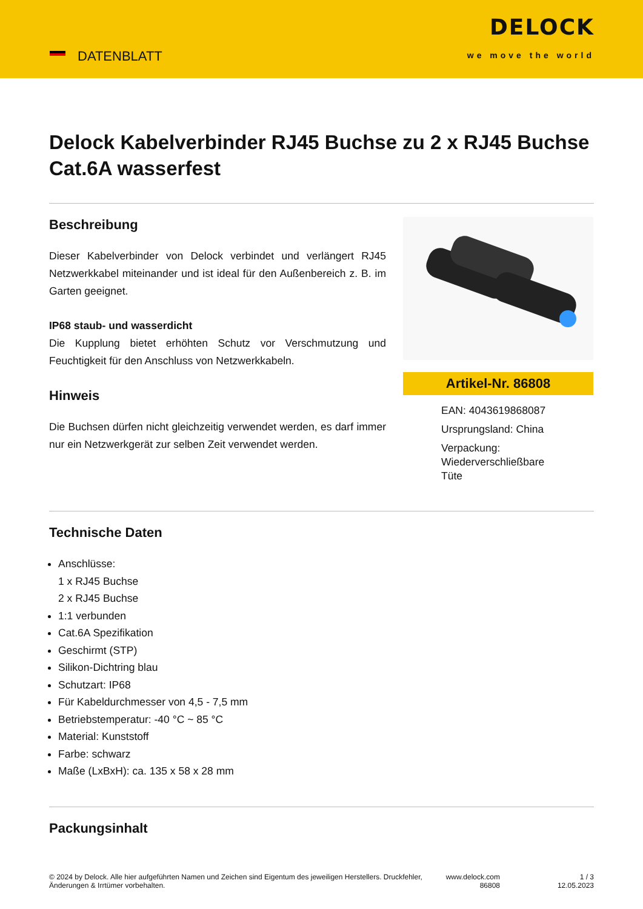DATENBLATT
DELOCK
we move the world
Delock Kabelverbinder RJ45 Buchse zu 2 x RJ45 Buchse Cat.6A wasserfest
Beschreibung
Dieser Kabelverbinder von Delock verbindet und verlängert RJ45 Netzwerkkabel miteinander und ist ideal für den Außenbereich z. B. im Garten geeignet.
IP68 staub- und wasserdicht
Die Kupplung bietet erhöhten Schutz vor Verschmutzung und Feuchtigkeit für den Anschluss von Netzwerkkabeln.
Hinweis
Die Buchsen dürfen nicht gleichzeitig verwendet werden, es darf immer nur ein Netzwerkgerät zur selben Zeit verwendet werden.
Artikel-Nr. 86808
EAN: 4043619868087
Ursprungsland: China
Verpackung:
Wiederverschließbare
Tüte
Technische Daten
Anschlüsse:
1 x RJ45 Buchse
2 x RJ45 Buchse
1:1 verbunden
Cat.6A Spezifikation
Geschirmt (STP)
Silikon-Dichtring blau
Schutzart: IP68
Für Kabeldurchmesser von 4,5 - 7,5 mm
Betriebstemperatur: -40 °C ~ 85 °C
Material: Kunststoff
Farbe: schwarz
Maße (LxBxH): ca. 135 x 58 x 28 mm
Packungsinhalt
© 2024 by Delock. Alle hier aufgeführten Namen und Zeichen sind Eigentum des jeweiligen Herstellers. Druckfehler, Änderungen & Irrtümer vorbehalten.
www.delock.com 86808
1 / 3
12.05.2023